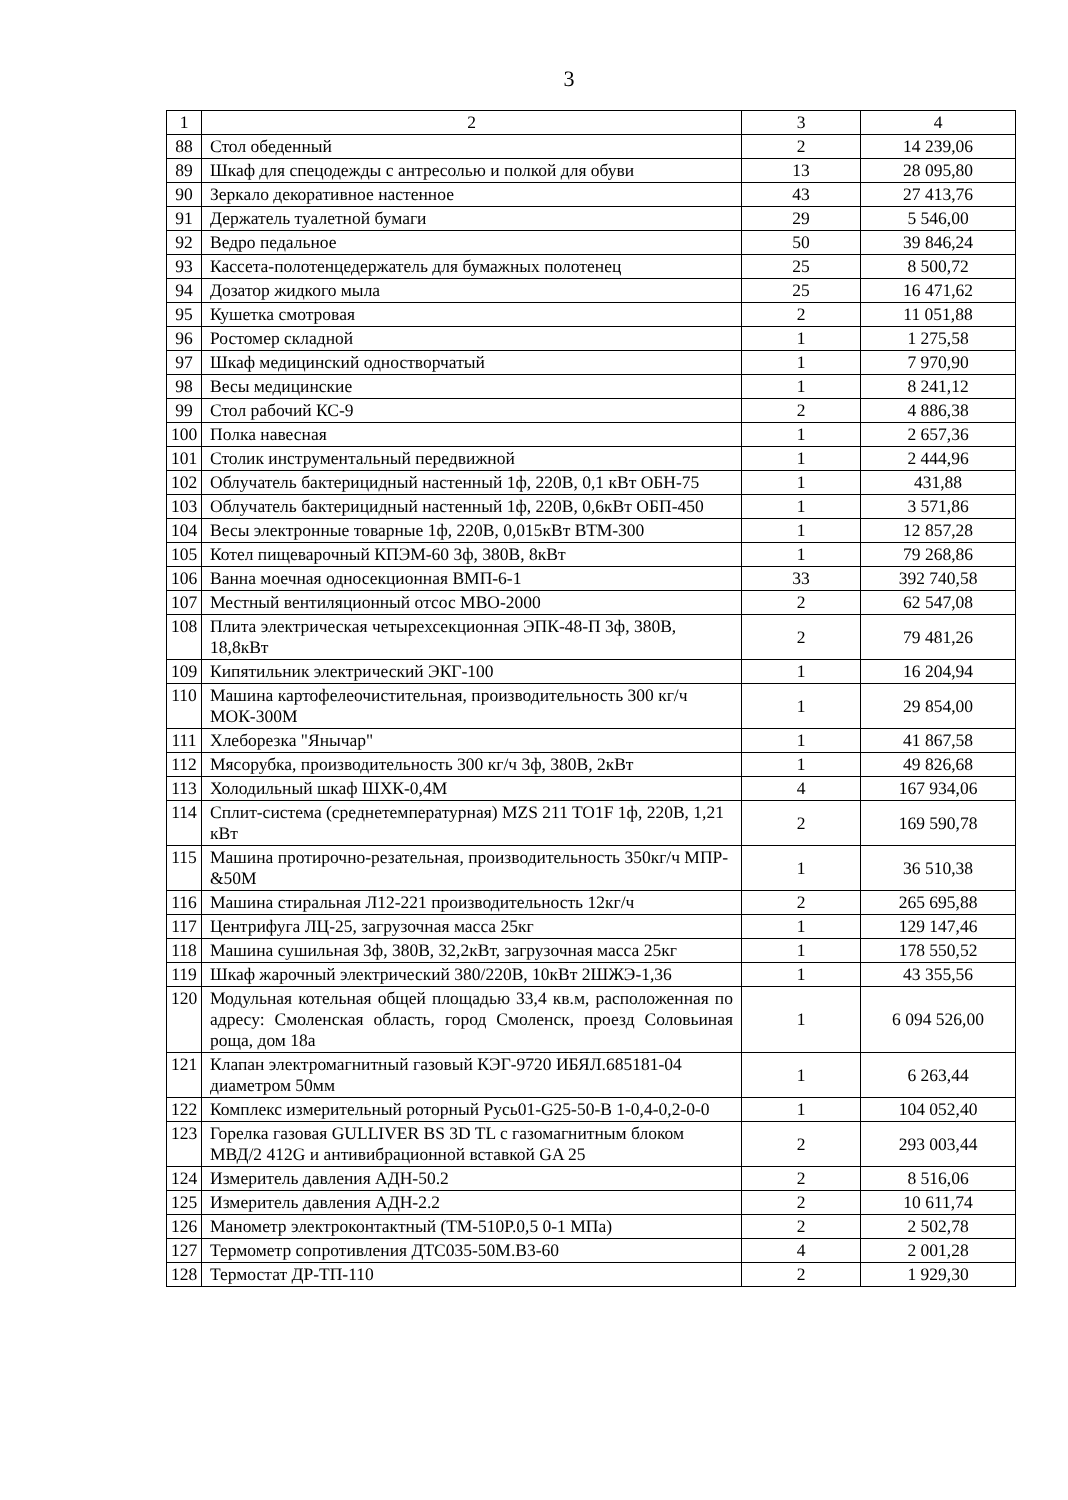3
| 1 | 2 | 3 | 4 |
| --- | --- | --- | --- |
| 88 | Стол обеденный | 2 | 14 239,06 |
| 89 | Шкаф для спецодежды с антресолью и полкой для обуви | 13 | 28 095,80 |
| 90 | Зеркало декоративное настенное | 43 | 27 413,76 |
| 91 | Держатель туалетной бумаги | 29 | 5 546,00 |
| 92 | Ведро педальное | 50 | 39 846,24 |
| 93 | Кассета-полотенцедержатель для бумажных полотенец | 25 | 8 500,72 |
| 94 | Дозатор жидкого мыла | 25 | 16 471,62 |
| 95 | Кушетка смотровая | 2 | 11 051,88 |
| 96 | Ростомер складной | 1 | 1 275,58 |
| 97 | Шкаф медицинский одностворчатый | 1 | 7 970,90 |
| 98 | Весы медицинские | 1 | 8 241,12 |
| 99 | Стол рабочий КС-9 | 2 | 4 886,38 |
| 100 | Полка навесная | 1 | 2 657,36 |
| 101 | Столик инструментальный передвижной | 1 | 2 444,96 |
| 102 | Облучатель бактерицидный настенный 1ф, 220В, 0,1 кВт ОБН-75 | 1 | 431,88 |
| 103 | Облучатель бактерицидный настенный 1ф, 220В, 0,6кВт ОБП-450 | 1 | 3 571,86 |
| 104 | Весы электронные товарные 1ф, 220В, 0,015кВт ВТМ-300 | 1 | 12 857,28 |
| 105 | Котел пищеварочный КПЭМ-60 3ф, 380В, 8кВт | 1 | 79 268,86 |
| 106 | Ванна моечная односекционная ВМП-6-1 | 33 | 392 740,58 |
| 107 | Местный вентиляционный отсос МВО-2000 | 2 | 62 547,08 |
| 108 | Плита электрическая четырехсекционная ЭПК-48-П 3ф, 380В, 18,8кВт | 2 | 79 481,26 |
| 109 | Кипятильник электрический ЭКГ-100 | 1 | 16 204,94 |
| 110 | Машина картофелеочистительная, производительность 300 кг/ч МОК-300М | 1 | 29 854,00 |
| 111 | Хлеборезка "Янычар" | 1 | 41 867,58 |
| 112 | Мясорубка, производительность 300 кг/ч 3ф, 380В, 2кВт | 1 | 49 826,68 |
| 113 | Холодильный шкаф ШХК-0,4М | 4 | 167 934,06 |
| 114 | Сплит-система (среднетемпературная) MZS 211 TO1F 1ф, 220В, 1,21 кВт | 2 | 169 590,78 |
| 115 | Машина протирочно-резательная, производительность 350кг/ч МПР-&50М | 1 | 36 510,38 |
| 116 | Машина стиральная Л12-221 производительность 12кг/ч | 2 | 265 695,88 |
| 117 | Центрифуга ЛЦ-25, загрузочная масса 25кг | 1 | 129 147,46 |
| 118 | Машина сушильная 3ф, 380В, 32,2кВт, загрузочная масса 25кг | 1 | 178 550,52 |
| 119 | Шкаф жарочный электрический 380/220В, 10кВт 2ШЖЭ-1,36 | 1 | 43 355,56 |
| 120 | Модульная котельная общей площадью 33,4 кв.м, расположенная по адресу: Смоленская область, город Смоленск, проезд Соловьиная роща, дом 18а | 1 | 6 094 526,00 |
| 121 | Клапан электромагнитный газовый КЭГ-9720 ИБЯЛ.685181-04 диаметром 50мм | 1 | 6 263,44 |
| 122 | Комплекс измерительный роторный Русь01-G25-50-В 1-0,4-0,2-0-0 | 1 | 104 052,40 |
| 123 | Горелка газовая GULLIVER BS 3D TL с газомагнитным блоком МВД/2 412G и антивибрационной вставкой GA 25 | 2 | 293 003,44 |
| 124 | Измеритель давления АДН-50.2 | 2 | 8 516,06 |
| 125 | Измеритель давления АДН-2.2 | 2 | 10 611,74 |
| 126 | Манометр электроконтактный (ТМ-510Р.0,5 0-1 МПа) | 2 | 2 502,78 |
| 127 | Термометр сопротивления ДТС035-50М.В3-60 | 4 | 2 001,28 |
| 128 | Термостат ДР-ТП-110 | 2 | 1 929,30 |